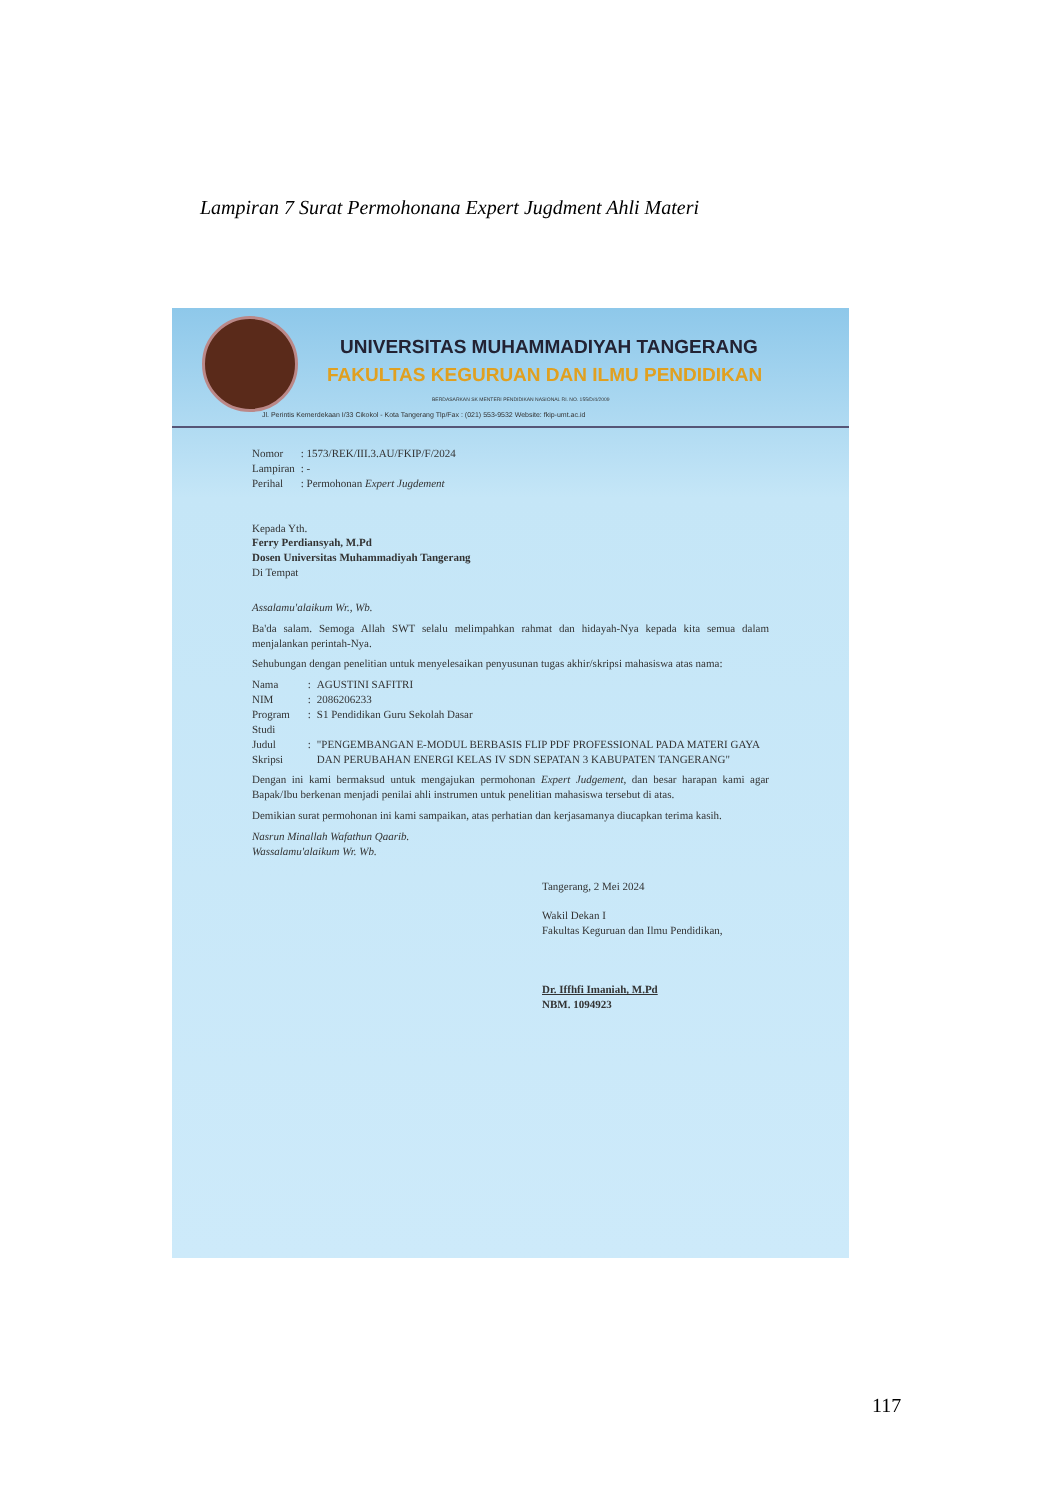Lampiran 7 Surat Permohonana Expert Jugdment Ahli Materi
UNIVERSITAS MUHAMMADIYAH TANGERANG
FAKULTAS KEGURUAN DAN ILMU PENDIDIKAN
BERDASARKAN SK MENTERI PENDIDIKAN NASIONAL RI. NO. 155/D/4/2009
Jl. Perintis Kemerdekaan I/33 Cikokol - Kota Tangerang Tlp/Fax : (021) 553-9532 Website: fkip-umt.ac.id
| Nomor | : 1573/REK/III.3.AU/FKIP/F/2024 |
| Lampiran | : - |
| Perihal | : Permohonan Expert Jugdement |
Kepada Yth.
Ferry Perdiansyah, M.Pd
Dosen Universitas Muhammadiyah Tangerang
Di Tempat
Assalamu'alaikum Wr., Wb.
Ba'da salam. Semoga Allah SWT selalu melimpahkan rahmat dan hidayah-Nya kepada kita semua dalam menjalankan perintah-Nya.
Sehubungan dengan penelitian untuk menyelesaikan penyusunan tugas akhir/skripsi mahasiswa atas nama:
| Nama | : | AGUSTINI SAFITRI |
| NIM | : | 2086206233 |
| Program Studi | : | S1 Pendidikan Guru Sekolah Dasar |
| Judul Skripsi | : | "PENGEMBANGAN E-MODUL BERBASIS FLIP PDF PROFESSIONAL PADA MATERI GAYA DAN PERUBAHAN ENERGI KELAS IV SDN SEPATAN 3 KABUPATEN TANGERANG" |
Dengan ini kami bermaksud untuk mengajukan permohonan Expert Judgement, dan besar harapan kami agar Bapak/Ibu berkenan menjadi penilai ahli instrumen untuk penelitian mahasiswa tersebut di atas.
Demikian surat permohonan ini kami sampaikan, atas perhatian dan kerjasamanya diucapkan terima kasih.
Nasrun Minallah Wafathun Qaarib.
Wassalamu'alaikum Wr. Wb.
Tangerang, 2 Mei 2024
Wakil Dekan I
Fakultas Keguruan dan Ilmu Pendidikan,
Dr. Iffhfi Imaniah, M.Pd
NBM. 1094923
117